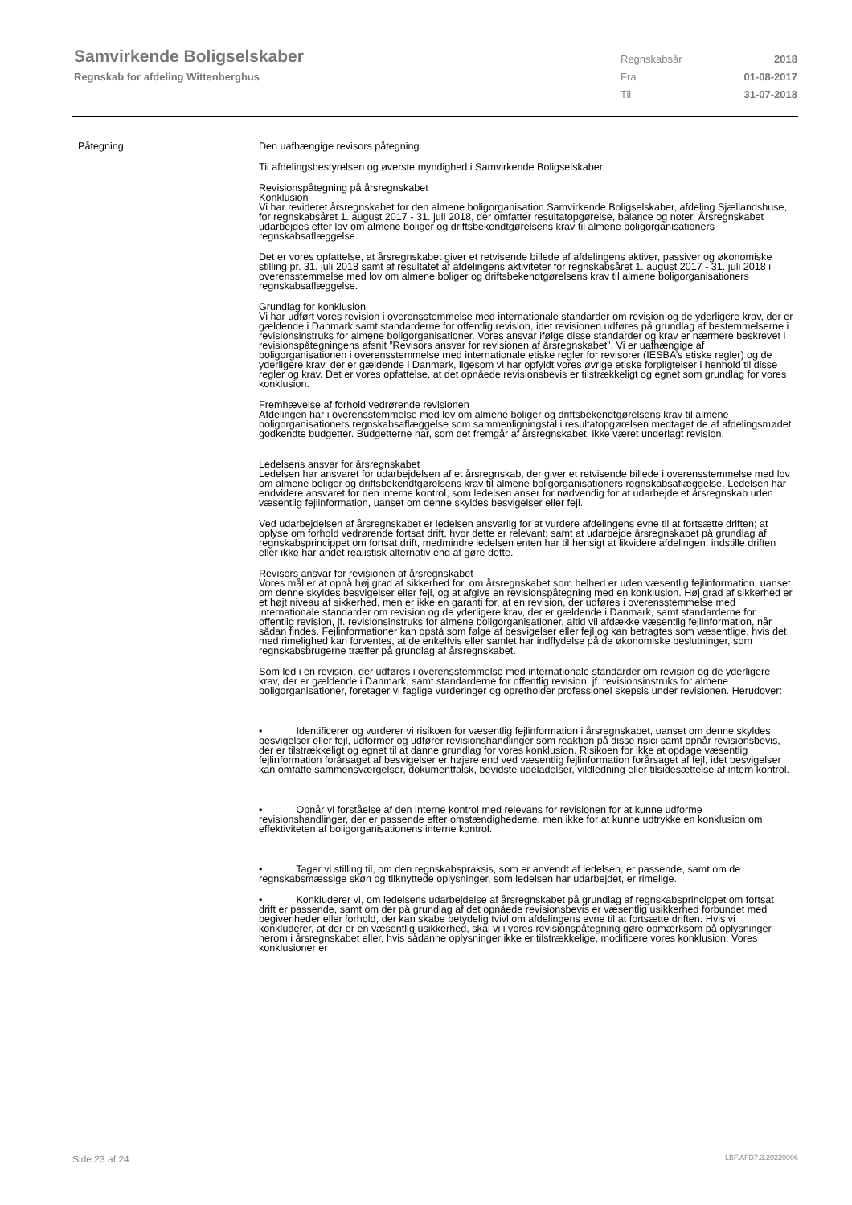Samvirkende Boligselskaber
Regnskab for afdeling Wittenberghus
Regnskabsår 2018 Fra 01-08-2017 Til 31-07-2018
Påtegning Den uafhængige revisors påtegning.
Til afdelingsbestyrelsen og øverste myndighed i Samvirkende Boligselskaber
Revisionspåtegning på årsregnskabet
Konklusion
Vi har revideret årsregnskabet for den almene boligorganisation Samvirkende Boligselskaber, afdeling Sjællandshuse, for regnskabsåret 1. august 2017 - 31. juli 2018, der omfatter resultatopgørelse, balance og noter. Årsregnskabet udarbejdes efter lov om almene boliger og driftsbekendtgørelsens krav til almene boligorganisationers regnskabsaflæggelse.
Det er vores opfattelse, at årsregnskabet giver et retvisende billede af afdelingens aktiver, passiver og økonomiske stilling pr. 31. juli 2018 samt af resultatet af afdelingens aktiviteter for regnskabsåret 1. august 2017 - 31. juli 2018 i overensstemmelse med lov om almene boliger og driftsbekendtgørelsens krav til almene boligorganisationers regnskabsaflæggelse.
Grundlag for konklusion
Vi har udført vores revision i overensstemmelse med internationale standarder om revision og de yderligere krav, der er gældende i Danmark samt standarderne for offentlig revision, idet revisionen udføres på grundlag af bestemmelserne i revisionsinstruks for almene boligorganisationer. Vores ansvar ifølge disse standarder og krav er nærmere beskrevet i revisionspåtegningens afsnit ”Revisors ansvar for revisionen af årsregnskabet”. Vi er uafhængige af boligorganisationen i overensstemmelse med internationale etiske regler for revisorer (IESBA’s etiske regler) og de yderligere krav, der er gældende i Danmark, ligesom vi har opfyldt vores øvrige etiske forpligtelser i henhold til disse regler og krav. Det er vores opfattelse, at det opnåede revisionsbevis er tilstrækkeligt og egnet som grundlag for vores konklusion.
Fremhævelse af forhold vedrørende revisionen
Afdelingen har i overensstemmelse med lov om almene boliger og driftsbekendtgørelsens krav til almene boligorganisationers regnskabsaflæggelse som sammenligningstal i resultatopgørelsen medtaget de af afdelingsmødet godkendte budgetter. Budgetterne har, som det fremgår af årsregnskabet, ikke været underlagt revision.
Ledelsens ansvar for årsregnskabet
Ledelsen har ansvaret for udarbejdelsen af et årsregnskab, der giver et retvisende billede i overensstemmelse med lov om almene boliger og driftsbekendtgørelsens krav til almene boligorganisationers regnskabsaflæggelse. Ledelsen har endvidere ansvaret for den interne kontrol, som ledelsen anser for nødvendig for at udarbejde et årsregnskab uden væsentlig fejlinformation, uanset om denne skyldes besvigelser eller fejl.
Ved udarbejdelsen af årsregnskabet er ledelsen ansvarlig for at vurdere afdelingens evne til at fortsætte driften; at oplyse om forhold vedrørende fortsat drift, hvor dette er relevant; samt at udarbejde årsregnskabet på grundlag af regnskabsprincippet om fortsat drift, medmindre ledelsen enten har til hensigt at likvidere afdelingen, indstille driften eller ikke har andet realistisk alternativ end at gøre dette.
Revisors ansvar for revisionen af årsregnskabet
Vores mål er at opnå høj grad af sikkerhed for, om årsregnskabet som helhed er uden væsentlig fejlinformation, uanset om denne skyldes besvigelser eller fejl, og at afgive en revisionspåtegning med en konklusion. Høj grad af sikkerhed er et højt niveau af sikkerhed, men er ikke en garanti for, at en revision, der udføres i overensstemmelse med internationale standarder om revision og de yderligere krav, der er gældende i Danmark, samt standarderne for offentlig revision, jf. revisionsinstruks for almene boligorganisationer, altid vil afdække væsentlig fejlinformation, når sådan findes. Fejlinformationer kan opstå som følge af besvigelser eller fejl og kan betragtes som væsentlige, hvis det med rimelighed kan forventes, at de enkeltvis eller samlet har indflydelse på de økonomiske beslutninger, som regnskabsbrugerne træffer på grundlag af årsregnskabet.
Som led i en revision, der udføres i overensstemmelse med internationale standarder om revision og de yderligere krav, der er gældende i Danmark, samt standarderne for offentlig revision, jf. revisionsinstruks for almene boligorganisationer, foretager vi faglige vurderinger og opretholder professionel skepsis under revisionen. Herudover:
• Identificerer og vurderer vi risikoen for væsentlig fejlinformation i årsregnskabet, uanset om denne skyldes besvigelser eller fejl, udformer og udfører revisionshandlinger som reaktion på disse risici samt opnår revisionsbevis, der er tilstrækkeligt og egnet til at danne grundlag for vores konklusion. Risikoen for ikke at opdage væsentlig fejlinformation forårsaget af besvigelser er højere end ved væsentlig fejlinformation forårsaget af fejl, idet besvigelser kan omfatte sammensværgelser, dokumentfalsk, bevidste udeladelser, vildledning eller tilsidesættelse af intern kontrol.
• Opnår vi forståelse af den interne kontrol med relevans for revisionen for at kunne udforme revisionshandlinger, der er passende efter omstændighederne, men ikke for at kunne udtrykke en konklusion om effektiviteten af boligorganisationens interne kontrol.
• Tager vi stilling til, om den regnskabspraksis, som er anvendt af ledelsen, er passende, samt om de regnskabsmæssige skøn og tilknyttede oplysninger, som ledelsen har udarbejdet, er rimelige.
• Konkluderer vi, om ledelsens udarbejdelse af årsregnskabet på grundlag af regnskabsprincippet om fortsat drift er passende, samt om der på grundlag af det opnåede revisionsbevis er væsentlig usikkerhed forbundet med begivenheder eller forhold, der kan skabe betydelig tvivl om afdelingens evne til at fortsætte driften. Hvis vi konkluderer, at der er en væsentlig usikkerhed, skal vi i vores revisionspåtegning gøre opmærksom på oplysninger herom i årsregnskabet eller, hvis sådanne oplysninger ikke er tilstrækkelige, modificere vores konklusion. Vores konklusioner er
Side 23 af 24 LBF.AFD7.3.20220906